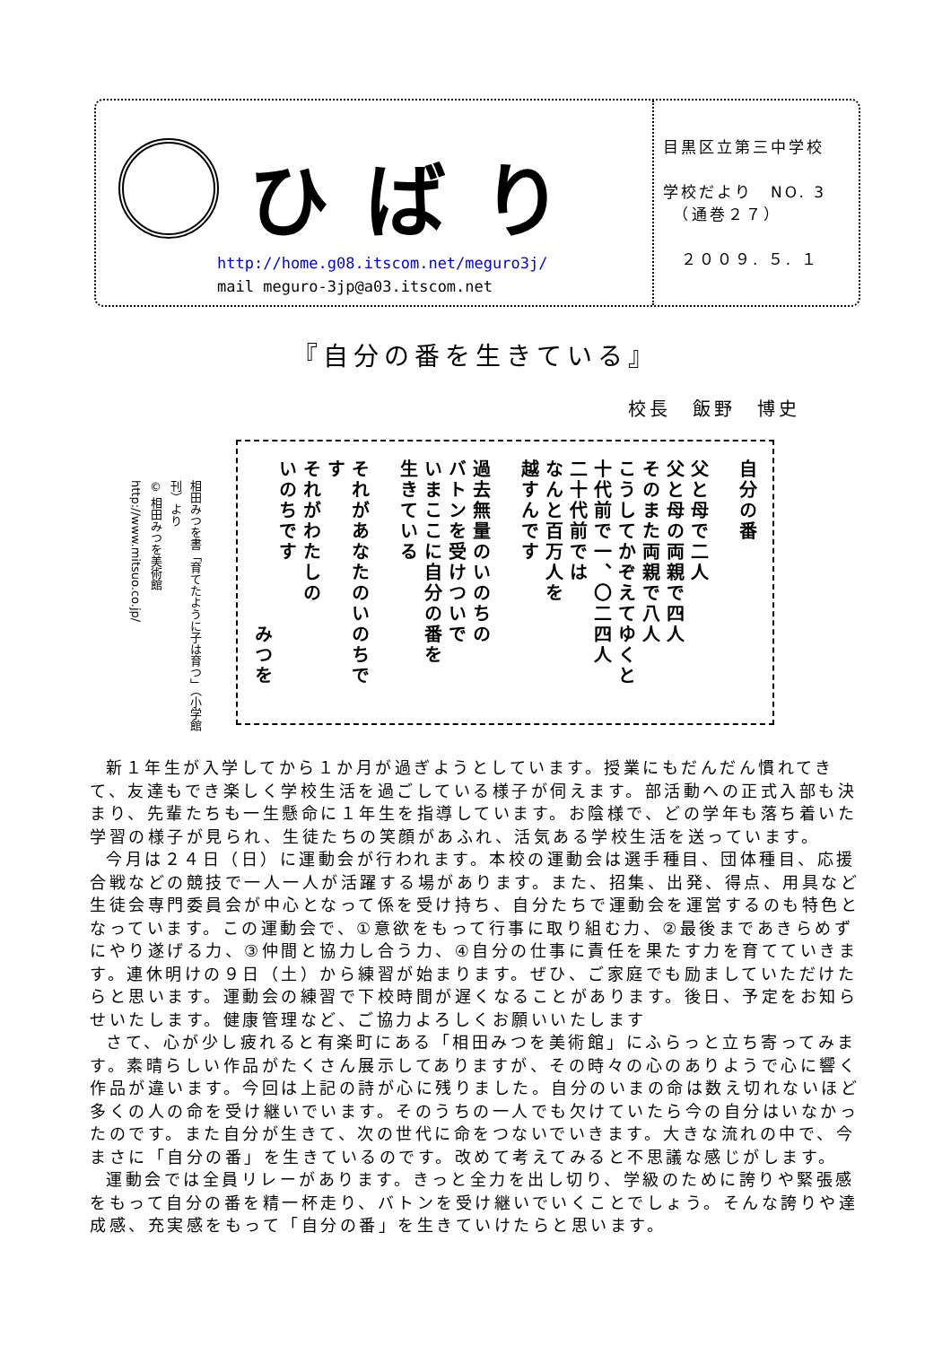ひばり
http://home.g08.itscom.net/meguro3j/
mail meguro-3jp@a03.itscom.net
目黒区立第三中学校
学校だより　NO. 3
　（通巻２７）
　２００９. ５. １
『自分の番を生きている』
校長　飯野　博史
相田みつを書「育てたように子は育つ」（小学館刊）より
© 相田みつを美術館
http://www.mitsuo.co.jp/
自分の番
父と母で二人
父と母の両親で四人
そのまた両親で八人
こうしてかぞえてゆくと
十代前で一、〇二四人
二十代前では
なんと百万人を
越すんです
過去無量のいのちの
バトンを受けついで
いまここに自分の番を
生きている
それがあなたのいのちです
それがわたしの
いのちです
　　　　　　　　みつを
新１年生が入学してから１か月が過ぎようとしています。授業にもだんだん慣れてきて、友達もでき楽しく学校生活を過ごしている様子が伺えます。部活動への正式入部も決まり、先輩たちも一生懸命に１年生を指導しています。お陰様で、どの学年も落ち着いた学習の様子が見られ、生徒たちの笑顔があふれ、活気ある学校生活を送っています。
今月は２４日（日）に運動会が行われます。本校の運動会は選手種目、団体種目、応援合戦などの競技で一人一人が活躍する場があります。また、招集、出発、得点、用具など生徒会専門委員会が中心となって係を受け持ち、自分たちで運動会を運営するのも特色となっています。この運動会で、①意欲をもって行事に取り組む力、②最後まであきらめずにやり遂げる力、③仲間と協力し合う力、④自分の仕事に責任を果たす力を育てていきます。連休明けの９日（土）から練習が始まります。ぜひ、ご家庭でも励ましていただけたらと思います。運動会の練習で下校時間が遅くなることがあります。後日、予定をお知らせいたします。健康管理など、ご協力よろしくお願いいたします
さて、心が少し疲れると有楽町にある「相田みつを美術館」にふらっと立ち寄ってみます。素晴らしい作品がたくさん展示してありますが、その時々の心のありようで心に響く作品が違います。今回は上記の詩が心に残りました。自分のいまの命は数え切れないほど多くの人の命を受け継いでいます。そのうちの一人でも欠けていたら今の自分はいなかったのです。また自分が生きて、次の世代に命をつないでいきます。大きな流れの中で、今まさに「自分の番」を生きているのです。改めて考えてみると不思議な感じがします。
運動会では全員リレーがあります。きっと全力を出し切り、学級のために誇りや緊張感をもって自分の番を精一杯走り、バトンを受け継いでいくことでしょう。そんな誇りや達成感、充実感をもって「自分の番」を生きていけたらと思います。